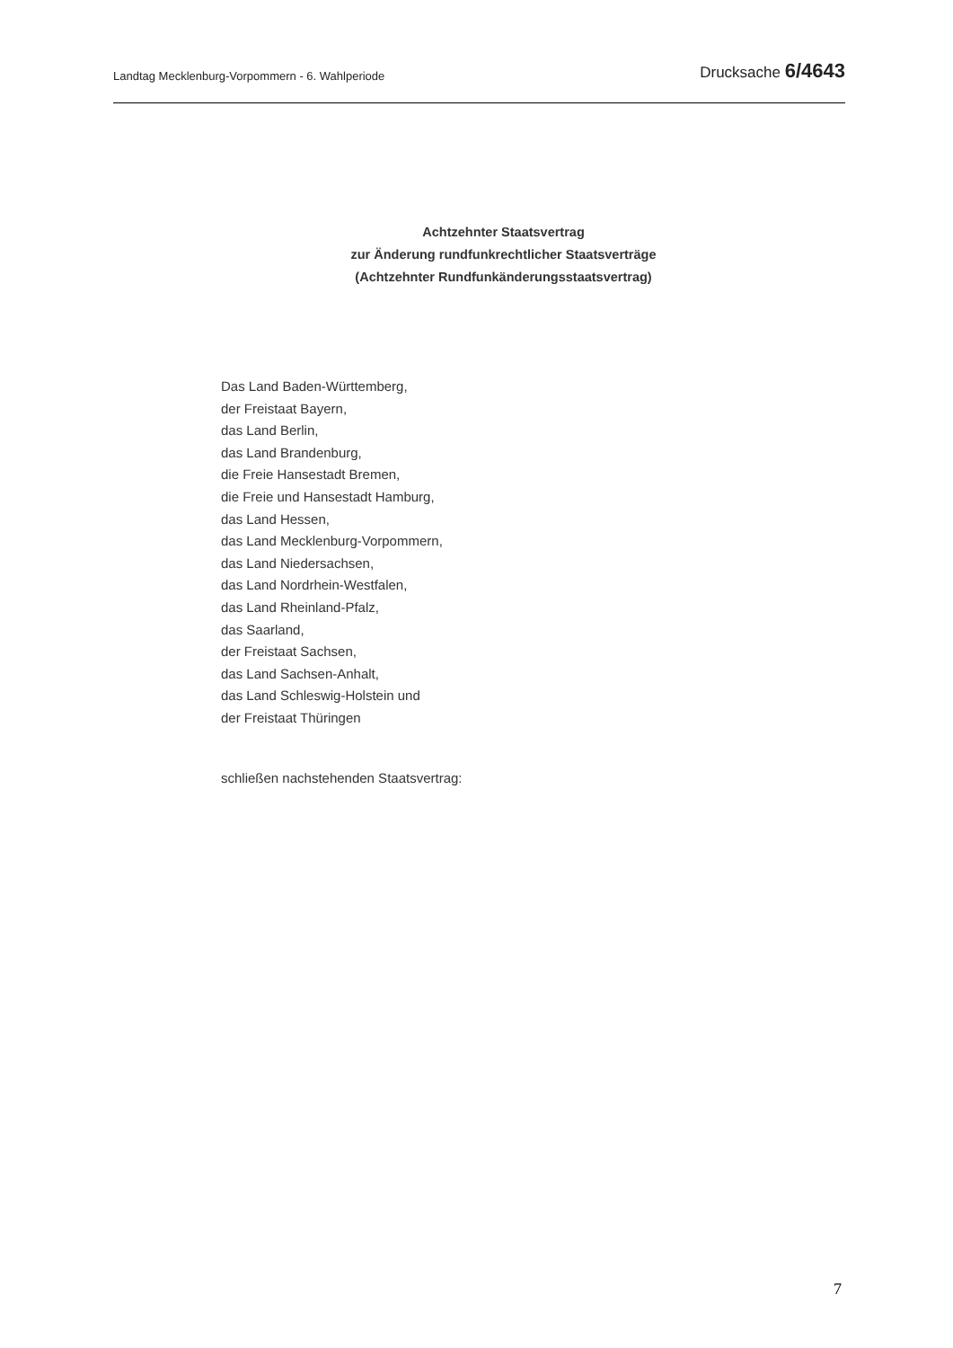Landtag Mecklenburg-Vorpommern - 6. Wahlperiode Drucksache 6/4643
Achtzehnter Staatsvertrag
zur Änderung rundfunkrechtlicher Staatsverträge
(Achtzehnter Rundfunkänderungsstaatsvertrag)
Das Land Baden-Württemberg,
der Freistaat Bayern,
das Land Berlin,
das Land Brandenburg,
die Freie Hansestadt Bremen,
die Freie und Hansestadt Hamburg,
das Land Hessen,
das Land Mecklenburg-Vorpommern,
das Land Niedersachsen,
das Land Nordrhein-Westfalen,
das Land Rheinland-Pfalz,
das Saarland,
der Freistaat Sachsen,
das Land Sachsen-Anhalt,
das Land Schleswig-Holstein und
der Freistaat Thüringen
schließen nachstehenden Staatsvertrag:
7